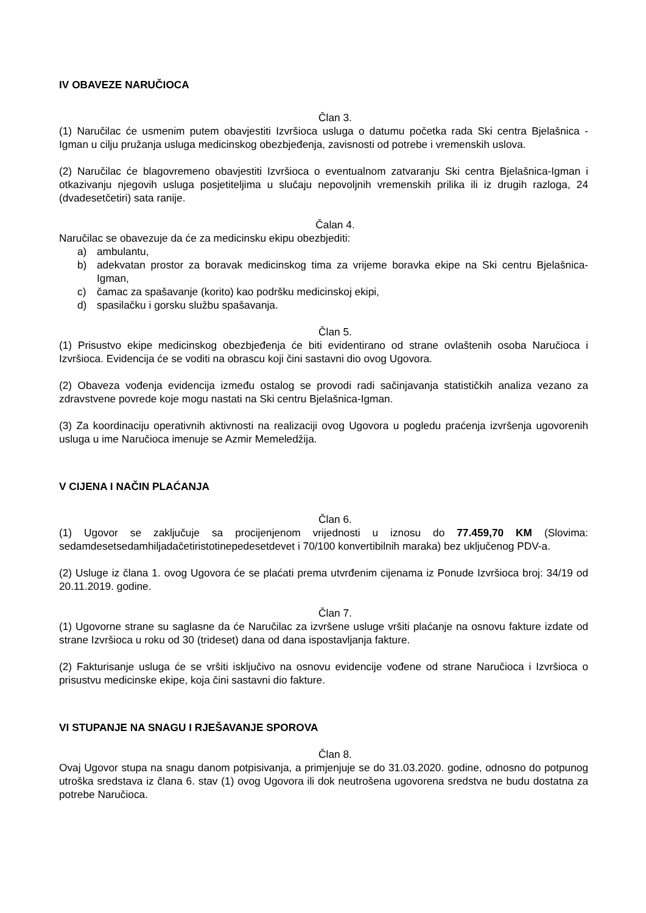IV OBAVEZE NARUČIOCA
Član 3.
(1) Naručilac će usmenim putem obavjestiti Izvršioca usluga o datumu početka rada Ski centra Bjelašnica - Igman u cilju pružanja usluga medicinskog obezbjeđenja, zavisnosti od potrebe i vremenskih uslova.
(2) Naručilac će blagovremeno obavjestiti Izvršioca o eventualnom zatvaranju Ski centra Bjelašnica-Igman i otkazivanju njegovih usluga posjetiteljima u slučaju nepovoljnih vremenskih prilika ili iz drugih razloga, 24 (dvadesetčetiri) sata ranije.
Čalan 4.
Naručilac se obavezuje da će za medicinsku ekipu obezbjediti:
a) ambulantu,
b) adekvatan prostor za boravak medicinskog tima za vrijeme boravka ekipe na Ski centru Bjelašnica-Igman,
c) čamac za spašavanje (korito) kao podršku medicinskoj ekipi,
d) spasilačku i gorsku službu spašavanja.
Član 5.
(1) Prisustvo ekipe medicinskog obezbjeđenja će biti evidentirano od strane ovlaštenih osoba Naručioca i Izvršioca. Evidencija će se voditi na obrascu koji čini sastavni dio ovog Ugovora.
(2) Obaveza vođenja evidencija između ostalog se provodi radi sačinjavanja statističkih analiza vezano za zdravstvene povrede koje mogu nastati na Ski centru Bjelašnica-Igman.
(3) Za koordinaciju operativnih aktivnosti na realizaciji ovog Ugovora u pogledu praćenja izvršenja ugovorenih usluga u ime Naručioca imenuje se Azmir Memeledžija.
V CIJENA I NAČIN PLAĆANJA
Član 6.
(1) Ugovor se zaključuje sa procijenjenom vrijednosti u iznosu do 77.459,70 KM (Slovima: sedamdesetsedamhiljadačetiristotinepedesetdevet i 70/100 konvertibilnih maraka) bez uključenog PDV-a.
(2) Usluge iz člana 1. ovog Ugovora će se plaćati prema utvrđenim cijenama iz Ponude Izvršioca broj: 34/19 od 20.11.2019. godine.
Član 7.
(1) Ugovorne strane su saglasne da će Naručilac za izvršene usluge vršiti plaćanje na osnovu fakture izdate od strane Izvršioca u roku od 30 (trideset) dana od dana ispostavljanja fakture.
(2) Fakturisanje usluga će se vršiti isključivo na osnovu evidencije vođene od strane Naručioca i Izvršioca o prisustvu medicinske ekipe, koja čini sastavni dio fakture.
VI STUPANJE NA SNAGU I RJEŠAVANJE SPOROVA
Član 8.
Ovaj Ugovor stupa na snagu danom potpisivanja, a primjenjuje se do 31.03.2020. godine, odnosno do potpunog utroška sredstava iz člana 6. stav (1) ovog Ugovora ili dok neutrošena ugovorena sredstva ne budu dostatna za potrebe Naručioca.